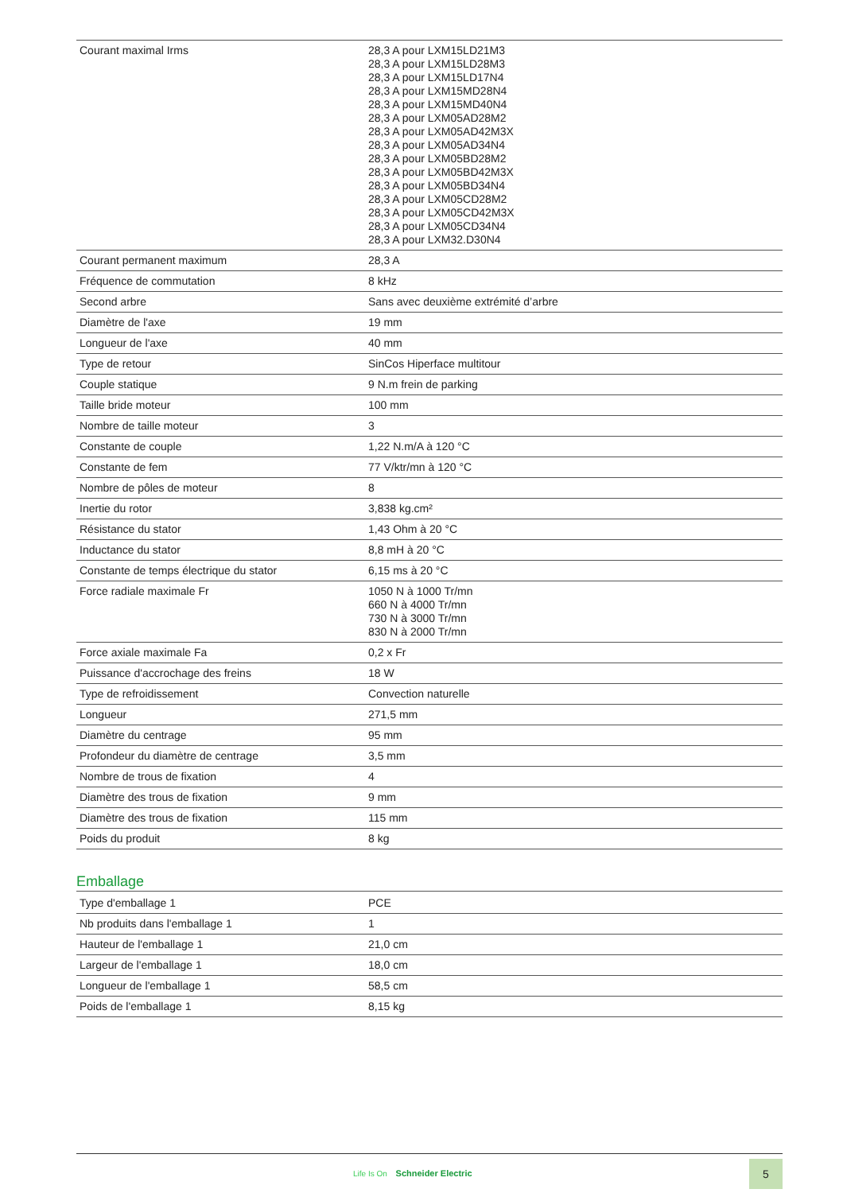| Courant maximal Irms | 28,3 A pour LXM15LD21M3 28,3 A pour LXM15LD28M3 28,3 A pour LXM15LD17N4 28,3 A pour LXM15MD28N4 28,3 A pour LXM15MD40N4 28,3 A pour LXM05AD28M2 28,3 A pour LXM05AD42M3X 28,3 A pour LXM05AD34N4 28,3 A pour LXM05BD28M2 28,3 A pour LXM05BD42M3X 28,3 A pour LXM05BD34N4 28,3 A pour LXM05CD28M2 28,3 A pour LXM05CD42M3X 28,3 A pour LXM05CD34N4 28,3 A pour LXM32.D30N4 |
| Courant permanent maximum | 28,3 A |
| Fréquence de commutation | 8 kHz |
| Second arbre | Sans avec deuxième extrémité d’arbre |
| Diamètre de l'axe | 19 mm |
| Longueur de l'axe | 40 mm |
| Type de retour | SinCos Hiperface multitour |
| Couple statique | 9 N.m frein de parking |
| Taille bride moteur | 100 mm |
| Nombre de taille moteur | 3 |
| Constante de couple | 1,22 N.m/A à 120 °C |
| Constante de fem | 77 V/ktr/mn à 120 °C |
| Nombre de pôles de moteur | 8 |
| Inertie du rotor | 3,838 kg.cm² |
| Résistance du stator | 1,43 Ohm à 20 °C |
| Inductance du stator | 8,8 mH à 20 °C |
| Constante de temps électrique du stator | 6,15 ms à 20 °C |
| Force radiale maximale Fr | 1050 N à 1000 Tr/mn 660 N à 4000 Tr/mn 730 N à 3000 Tr/mn 830 N à 2000 Tr/mn |
| Force axiale maximale Fa | 0,2 x Fr |
| Puissance d'accrochage des freins | 18 W |
| Type de refroidissement | Convection naturelle |
| Longueur | 271,5 mm |
| Diamètre du centrage | 95 mm |
| Profondeur du diamètre de centrage | 3,5 mm |
| Nombre de trous de fixation | 4 |
| Diamètre des trous de fixation | 9 mm |
| Diamètre des trous de fixation | 115 mm |
| Poids du produit | 8 kg |
Emballage
| Type d'emballage 1 | PCE |
| Nb produits dans l'emballage 1 | 1 |
| Hauteur de l'emballage 1 | 21,0 cm |
| Largeur de l'emballage 1 | 18,0 cm |
| Longueur de l'emballage 1 | 58,5 cm |
| Poids de l'emballage 1 | 8,15 kg |
Life Is On Schneider Electric
5